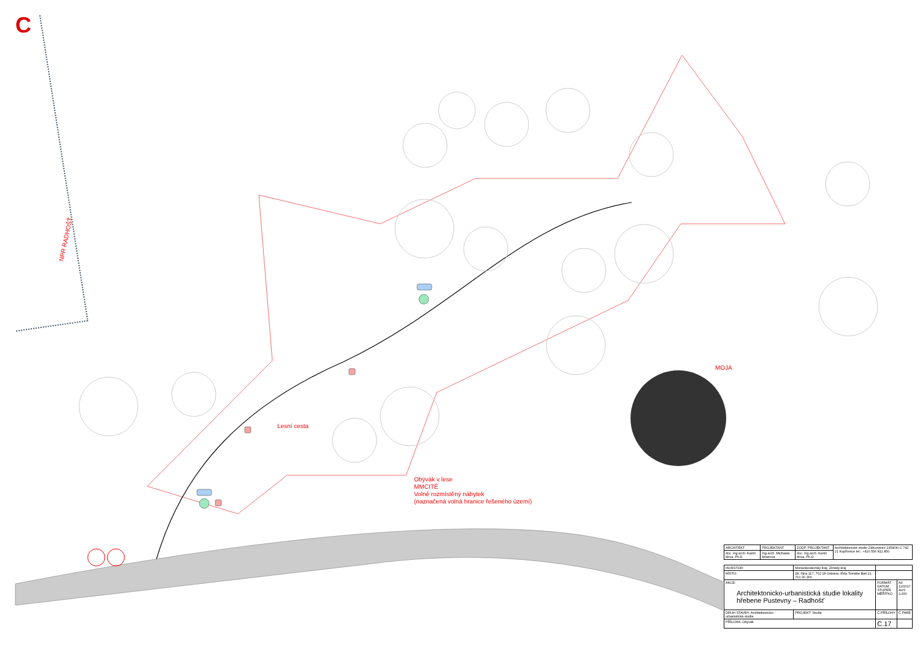C
NPR RADHOŠŤ
Lesní cesta
MOJA
Obývák v lese
MMCITÉ
Volně rozmístěný nábytek
(naznačená volná hranice řešeného území)
| ARCHITEKT | PROJEKTANT | ZODP. PROJEKTANT | Architektonické studio Záhumenní 1358/30 C 742 21 Kopřivnice tel.: +420 556 811 850 |
| doc. Ing.arch. Kamil Mrva, Ph.D | Ing.arch. Michaela Mrázová | doc. Ing.arch. Kamil Mrva, Ph.D | |
| INVESTOR: | Moravskoslezský kraj; Zlínský kraj | | | |
| MÍSTO: | 28. října 117, 702 18 Ostrava; třída Tomáše Bati 21, 761 90 Zlín | | | |
| AKCE: Architektonicko-urbanistická studie lokality hřebene Pustevny – Radhošť | | | FORMÁT DATUM STUPEŇ MĚŘÍTKO | A3 12/2017 AUS 1:200 |
| DRUH STAVBY: Architektonicko - urbanistická studie | | PROJEKT: Studie | Č.PŘÍLOHY | Č.PARÉ |
| PŘÍLOHA: Obývák | | | C.17 | |